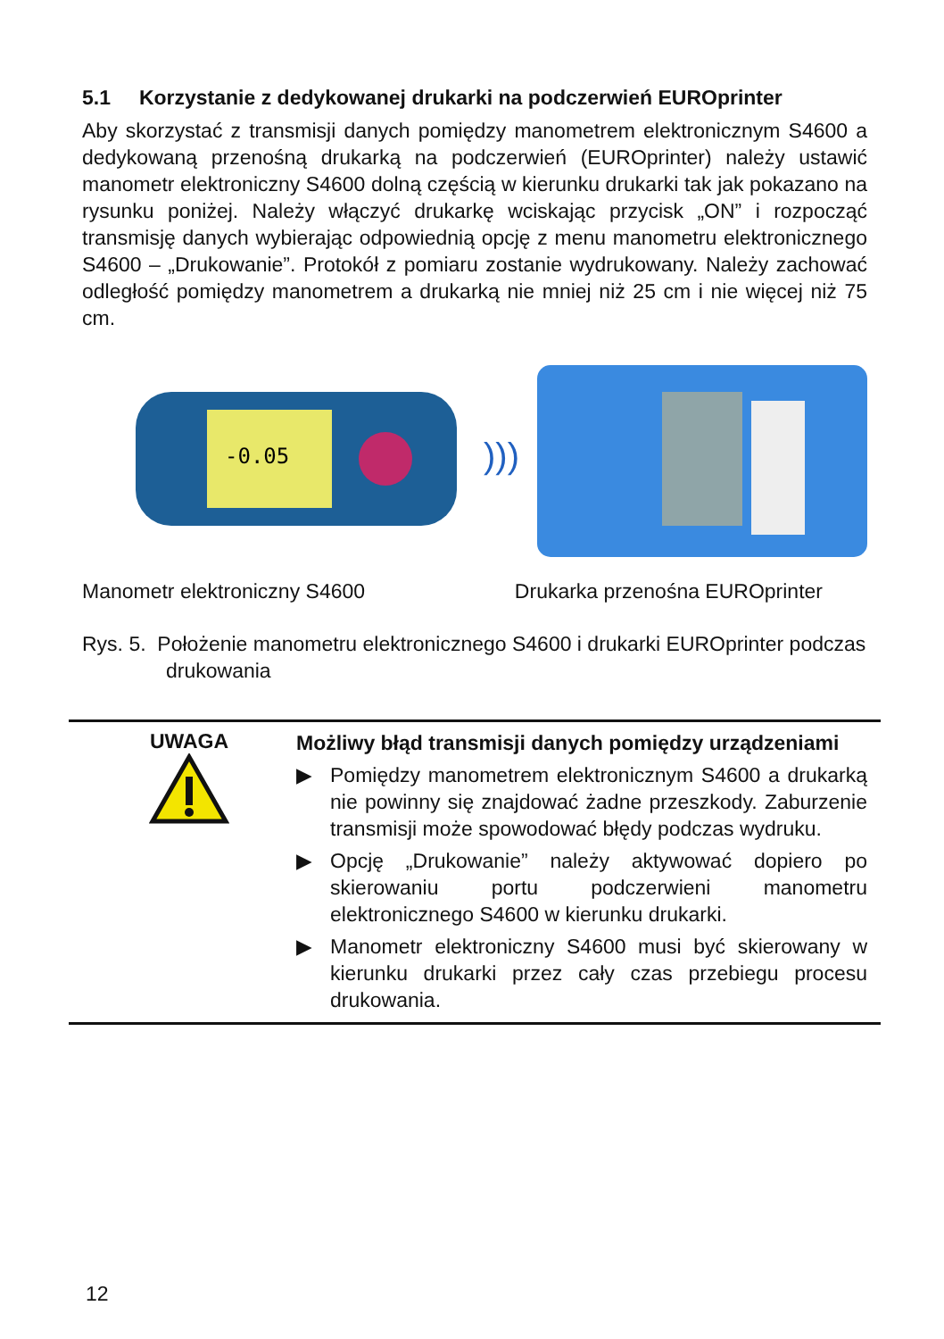5.1 Korzystanie z dedykowanej drukarki na podczerwień EUROprinter
Aby skorzystać z transmisji danych pomiędzy manometrem elektronicznym S4600 a dedykowaną przenośną drukarką na podczerwień (EUROprinter) należy ustawić manometr elektroniczny S4600 dolną częścią w kierunku drukarki tak jak pokazano na rysunku poniżej. Należy włączyć drukarkę wciskając przycisk „ON” i rozpocząć transmisję danych wybierając odpowiednią opcję z menu manometru elektronicznego S4600 – „Drukowanie”. Protokół z pomiaru zostanie wydrukowany. Należy zachować odległość pomiędzy manometrem a drukarką nie mniej niż 25 cm i nie więcej niż 75 cm.
-0.05
)))
Manometr elektroniczny S4600 Drukarka przenośna EUROprinter
Rys. 5. Położenie manometru elektronicznego S4600 i drukarki EUROprinter podczas drukowania
UWAGA
Możliwy błąd transmisji danych pomiędzy urządzeniami
▶ Pomiędzy manometrem elektronicznym S4600 a drukarką nie powinny się znajdować żadne przeszkody. Zaburzenie transmisji może spowodować błędy podczas wydruku.
▶ Opcję „Drukowanie” należy aktywować dopiero po skierowaniu portu podczerwieni manometru elektronicznego S4600 w kierunku drukarki.
▶ Manometr elektroniczny S4600 musi być skierowany w kierunku drukarki przez cały czas przebiegu procesu drukowania.
12